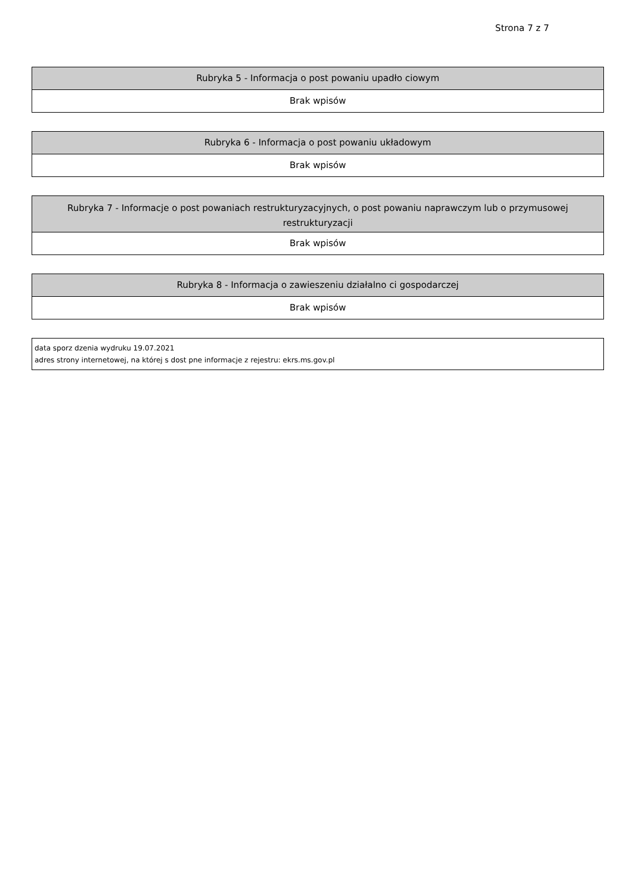Strona 7 z 7
| Rubryka 5 - Informacja o post powaniu upadło ciowym |
| --- |
| Brak wpisów |
| Rubryka 6 - Informacja o post powaniu układowym |
| --- |
| Brak wpisów |
| Rubryka 7 - Informacje o post powaniach restrukturyzacyjnych, o post powaniu naprawczym lub o przymusowej restrukturyzacji |
| --- |
| Brak wpisów |
| Rubryka 8 - Informacja o zawieszeniu działalno ci gospodarczej |
| --- |
| Brak wpisów |
| data sporz dzenia wydruku 19.07.2021 adres strony internetowej, na której s dost pne informacje z rejestru: ekrs.ms.gov.pl |